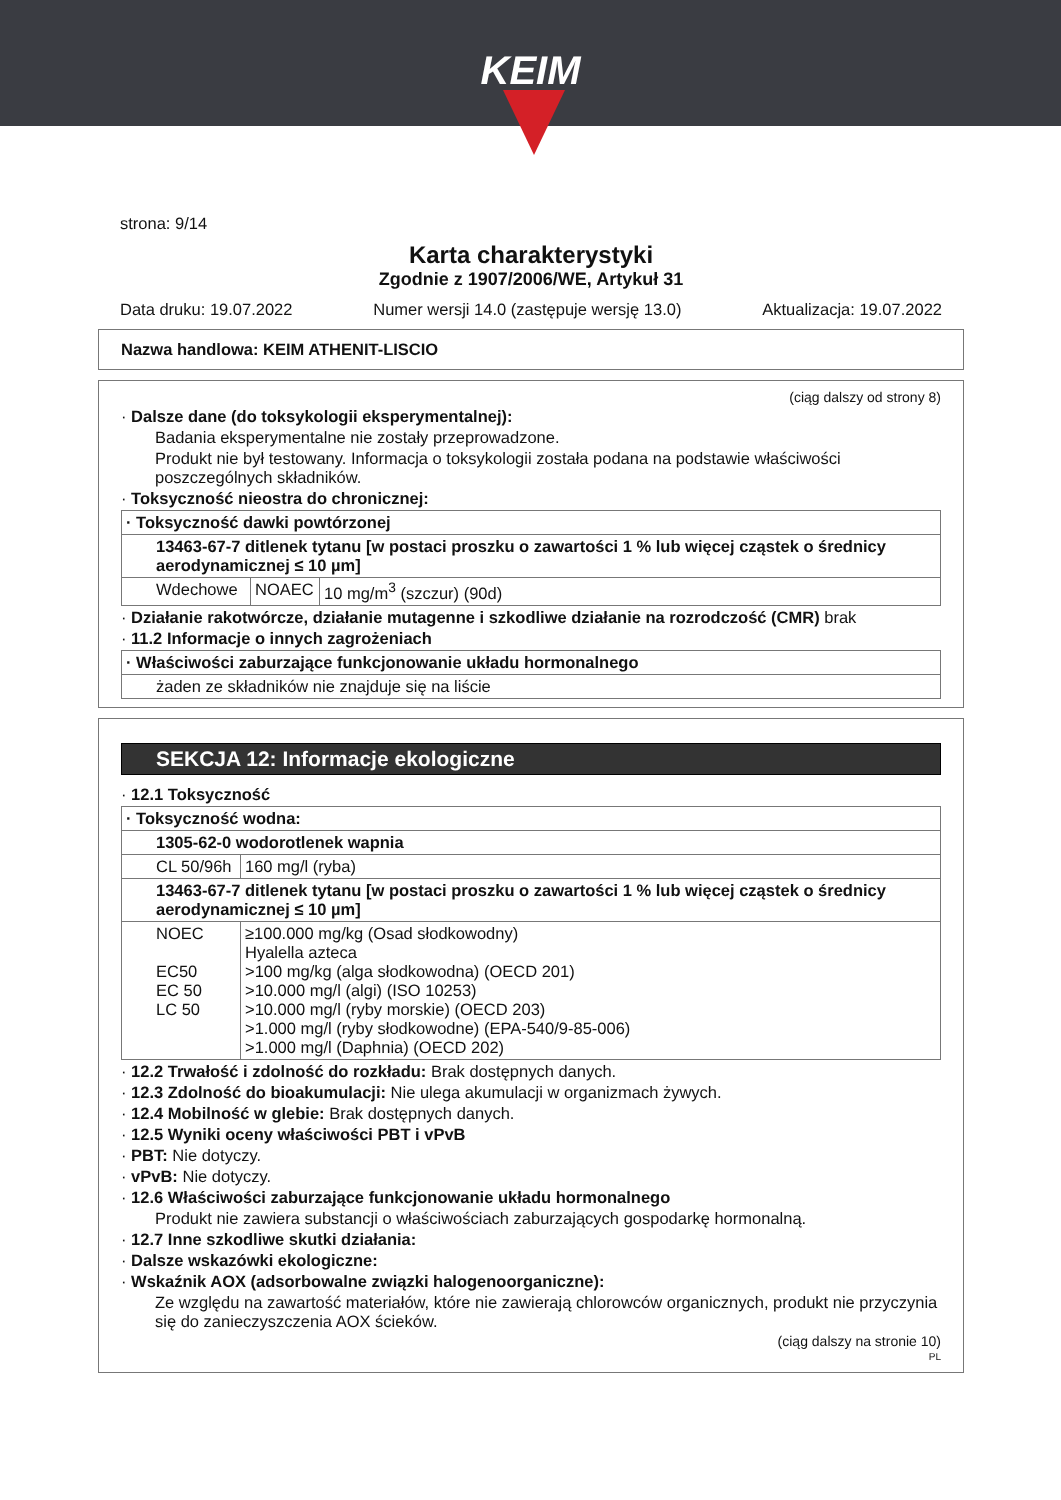KEIM
strona: 9/14
Karta charakterystyki
Zgodnie z 1907/2006/WE, Artykuł 31
Data druku: 19.07.2022 Numer wersji 14.0 (zastępuje wersję 13.0) Aktualizacja: 19.07.2022
Nazwa handlowa: KEIM ATHENIT-LISCIO
(ciąg dalszy od strony 8)
· Dalsze dane (do toksykologii eksperymentalnej):
Badania eksperymentalne nie zostały przeprowadzone.
Produkt nie był testowany. Informacja o toksykologii została podana na podstawie właściwości poszczególnych składników.
· Toksyczność nieostra do chronicznej:
| · Toksyczność dawki powtórzonej | | |
| 13463-67-7 ditlenek tytanu [w postaci proszku o zawartości 1 % lub więcej cząstek o średnicy aerodynamicznej ≤ 10 µm] | | |
| Wdechowe | NOAEC | 10 mg/m<sup>3</sup> (szczur) (90d) |
· Działanie rakotwórcze, działanie mutagenne i szkodliwe działanie na rozrodczość (CMR) brak
· 11.2 Informacje o innych zagrożeniach
| · Właściwości zaburzające funkcjonowanie układu hormonalnego |
| żaden ze składników nie znajduje się na liście |
SEKCJA 12: Informacje ekologiczne
· 12.1 Toksyczność
| · Toksyczność wodna: | |
| 1305-62-0 wodorotlenek wapnia | |
| CL 50/96h | 160 mg/l (ryba) |
| 13463-67-7 ditlenek tytanu [w postaci proszku o zawartości 1 % lub więcej cząstek o średnicy aerodynamicznej ≤ 10 µm] | |
| NOEC EC50 EC 50 LC 50 | ≥100.000 mg/kg (Osad słodkowodny) Hyalella azteca >100 mg/kg (alga słodkowodna) (OECD 201) >10.000 mg/l (algi) (ISO 10253) >10.000 mg/l (ryby morskie) (OECD 203) >1.000 mg/l (ryby słodkowodne) (EPA-540/9-85-006) >1.000 mg/l (Daphnia) (OECD 202) |
· 12.2 Trwałość i zdolność do rozkładu: Brak dostępnych danych.
· 12.3 Zdolność do bioakumulacji: Nie ulega akumulacji w organizmach żywych.
· 12.4 Mobilność w glebie: Brak dostępnych danych.
· 12.5 Wyniki oceny właściwości PBT i vPvB
· PBT: Nie dotyczy.
· vPvB: Nie dotyczy.
· 12.6 Właściwości zaburzające funkcjonowanie układu hormonalnego
Produkt nie zawiera substancji o właściwościach zaburzających gospodarkę hormonalną.
· 12.7 Inne szkodliwe skutki działania:
· Dalsze wskazówki ekologiczne:
· Wskaźnik AOX (adsorbowalne związki halogenoorganiczne):
Ze względu na zawartość materiałów, które nie zawierają chlorowców organicznych, produkt nie przyczynia się do zanieczyszczenia AOX ścieków.
(ciąg dalszy na stronie 10)
PL